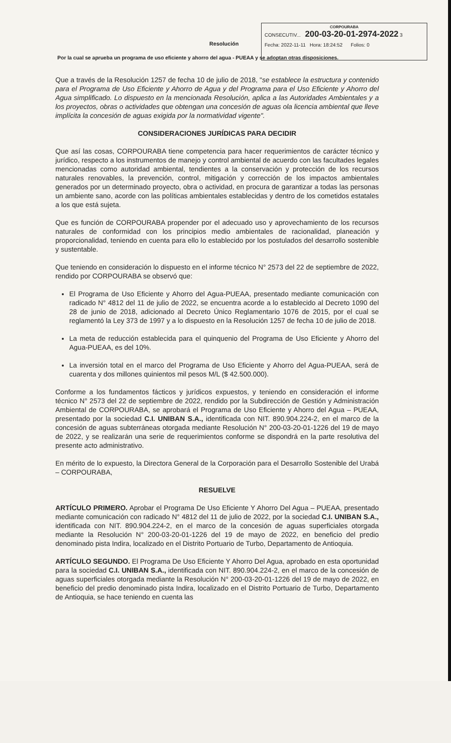CORPOURABA
CONSECUTIV... 200-03-20-01-2974-2022 3
Fecha: 2022-11-11 Hora: 18:24:52 Folios: 0
Resolución
Por la cual se aprueba un programa de uso eficiente y ahorro del agua - PUEAA y se adoptan otras disposiciones.
Que a través de la Resolución 1257 de fecha 10 de julio de 2018, "se establece la estructura y contenido para el Programa de Uso Eficiente y Ahorro de Agua y del Programa para el Uso Eficiente y Ahorro del Agua simplificado. Lo dispuesto en la mencionada Resolución, aplica a las Autoridades Ambientales y a los proyectos, obras o actividades que obtengan una concesión de aguas ola licencia ambiental que lleve implícita la concesión de aguas exigida por la normatividad vigente".
CONSIDERACIONES JURÍDICAS PARA DECIDIR
Que así las cosas, CORPOURABA tiene competencia para hacer requerimientos de carácter técnico y jurídico, respecto a los instrumentos de manejo y control ambiental de acuerdo con las facultades legales mencionadas como autoridad ambiental, tendientes a la conservación y protección de los recursos naturales renovables, la prevención, control, mitigación y corrección de los impactos ambientales generados por un determinado proyecto, obra o actividad, en procura de garantizar a todas las personas un ambiente sano, acorde con las políticas ambientales establecidas y dentro de los cometidos estatales a los que está sujeta.
Que es función de CORPOURABA propender por el adecuado uso y aprovechamiento de los recursos naturales de conformidad con los principios medio ambientales de racionalidad, planeación y proporcionalidad, teniendo en cuenta para ello lo establecido por los postulados del desarrollo sostenible y sustentable.
Que teniendo en consideración lo dispuesto en el informe técnico N° 2573 del 22 de septiembre de 2022, rendido por CORPOURABA se observó que:
El Programa de Uso Eficiente y Ahorro del Agua-PUEAA, presentado mediante comunicación con radicado N° 4812 del 11 de julio de 2022, se encuentra acorde a lo establecido al Decreto 1090 del 28 de junio de 2018, adicionado al Decreto Único Reglamentario 1076 de 2015, por el cual se reglamentó la Ley 373 de 1997 y a lo dispuesto en la Resolución 1257 de fecha 10 de julio de 2018.
La meta de reducción establecida para el quinquenio del Programa de Uso Eficiente y Ahorro del Agua-PUEAA, es del 10%.
La inversión total en el marco del Programa de Uso Eficiente y Ahorro del Agua-PUEAA, será de cuarenta y dos millones quinientos mil pesos M/L ($ 42.500.000).
Conforme a los fundamentos fácticos y jurídicos expuestos, y teniendo en consideración el informe técnico N° 2573 del 22 de septiembre de 2022, rendido por la Subdirección de Gestión y Administración Ambiental de CORPOURABA, se aprobará el Programa de Uso Eficiente y Ahorro del Agua – PUEAA, presentado por la sociedad C.I. UNIBAN S.A., identificada con NIT. 890.904.224-2, en el marco de la concesión de aguas subterráneas otorgada mediante Resolución N° 200-03-20-01-1226 del 19 de mayo de 2022, y se realizarán una serie de requerimientos conforme se dispondrá en la parte resolutiva del presente acto administrativo.
En mérito de lo expuesto, la Directora General de la Corporación para el Desarrollo Sostenible del Urabá – CORPOURABA,
RESUELVE
ARTÍCULO PRIMERO. Aprobar el Programa De Uso Eficiente Y Ahorro Del Agua – PUEAA, presentado mediante comunicación con radicado N° 4812 del 11 de julio de 2022, por la sociedad C.I. UNIBAN S.A., identificada con NIT. 890.904.224-2, en el marco de la concesión de aguas superficiales otorgada mediante la Resolución N° 200-03-20-01-1226 del 19 de mayo de 2022, en beneficio del predio denominado pista Indira, localizado en el Distrito Portuario de Turbo, Departamento de Antioquia.
ARTÍCULO SEGUNDO. El Programa De Uso Eficiente Y Ahorro Del Agua, aprobado en esta oportunidad para la sociedad C.I. UNIBAN S.A., identificada con NIT. 890.904.224-2, en el marco de la concesión de aguas superficiales otorgada mediante la Resolución N° 200-03-20-01-1226 del 19 de mayo de 2022, en beneficio del predio denominado pista Indira, localizado en el Distrito Portuario de Turbo, Departamento de Antioquia, se hace teniendo en cuenta las